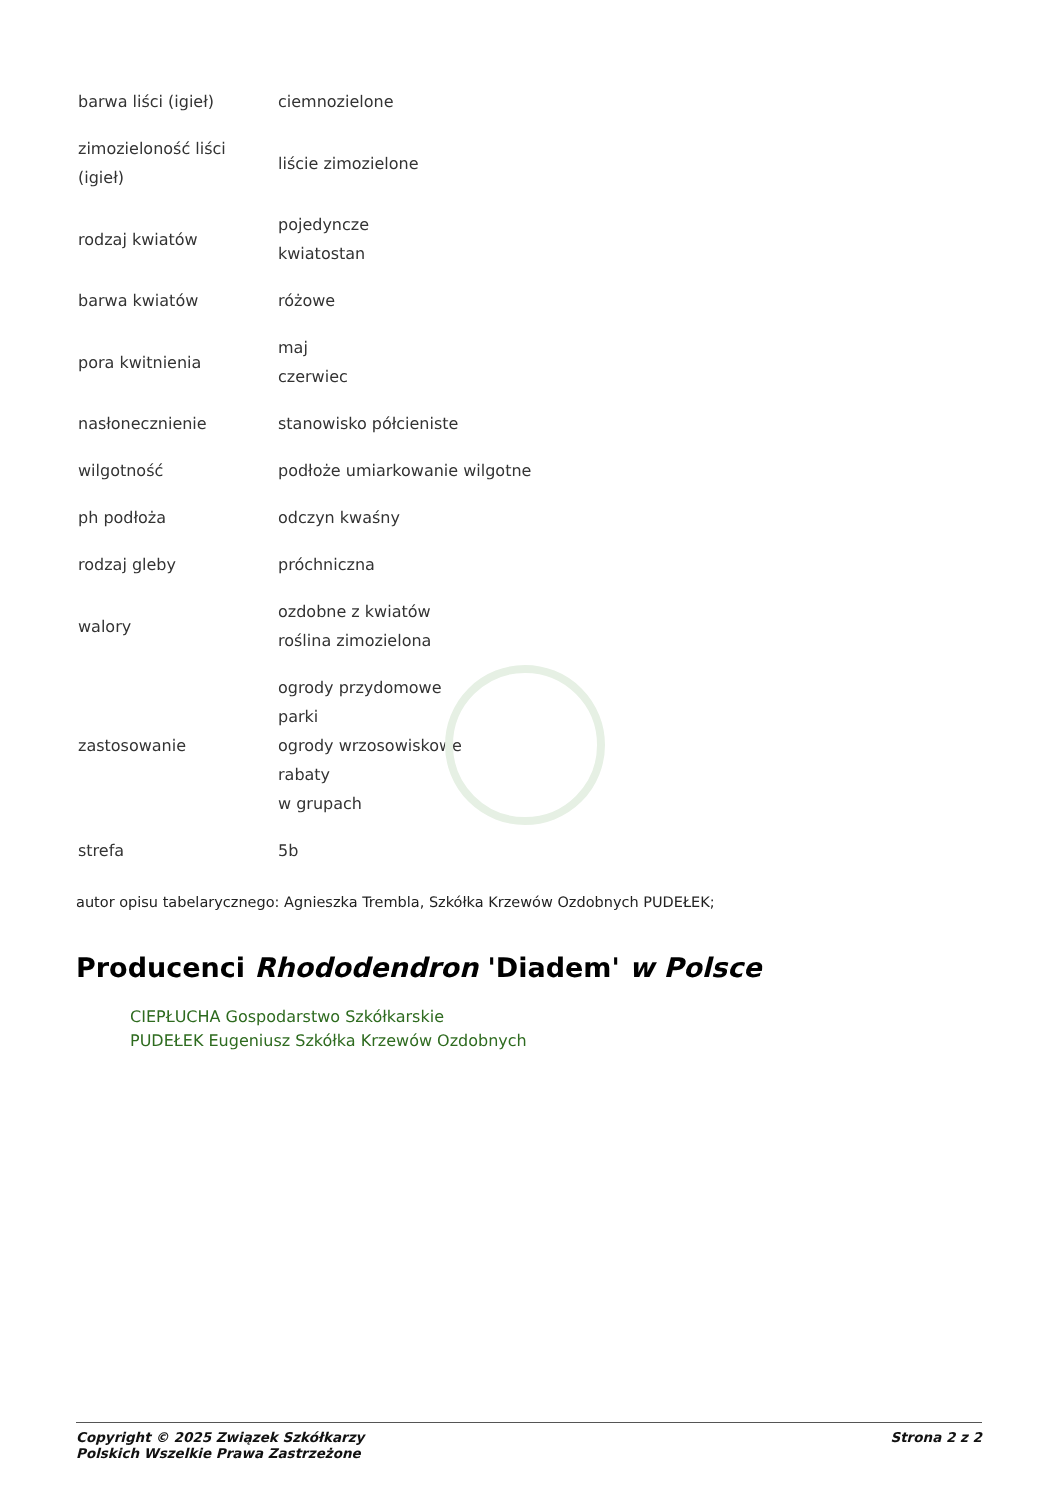| barwa liści (igieł) | ciemnozielone |
| zimozieloność liści (igieł) | liście zimozielone |
| rodzaj kwiatów | pojedyncze kwiatostan |
| barwa kwiatów | różowe |
| pora kwitnienia | maj czerwiec |
| nasłonecznienie | stanowisko półcieniste |
| wilgotność | podłoże umiarkowanie wilgotne |
| ph podłoża | odczyn kwaśny |
| rodzaj gleby | próchniczna |
| walory | ozdobne z kwiatów roślina zimozielona |
| zastosowanie | ogrody przydomowe parki ogrody wrzosowiskowe rabaty w grupach |
| strefa | 5b |
autor opisu tabelarycznego: Agnieszka Trembla, Szkółka Krzewów Ozdobnych PUDEŁEK;
Producenci Rhododendron 'Diadem' w Polsce
CIEPŁUCHA Gospodarstwo Szkółkarskie
PUDEŁEK Eugeniusz Szkółka Krzewów Ozdobnych
Copyright © 2025 Związek Szkółkarzy
Polskich Wszelkie Prawa Zastrzeżone
Strona 2 z 2